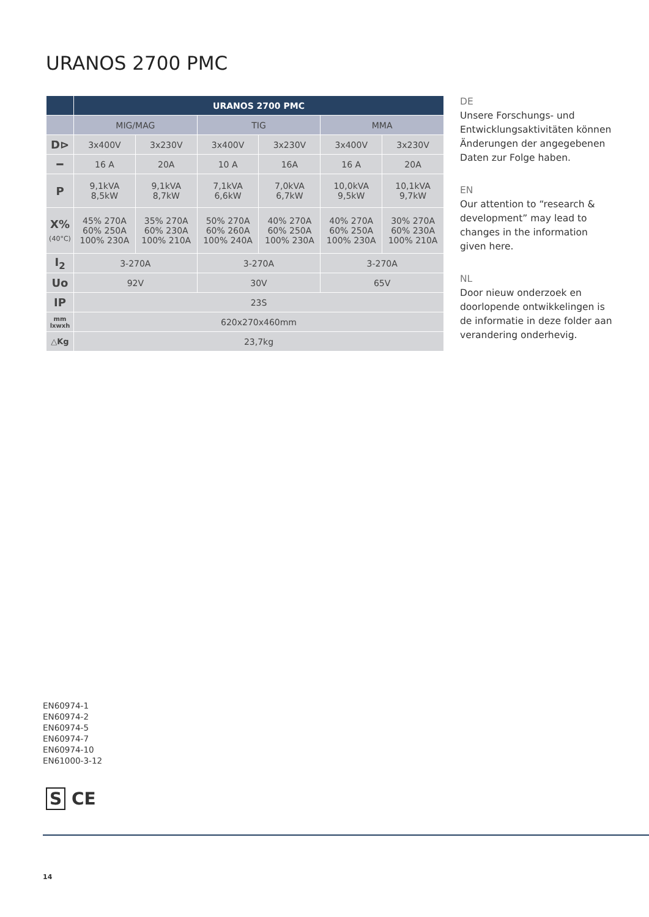URANOS 2700 PMC
| | URANOS 2700 PMC | | | | | |
| --- | --- | --- | --- | --- | --- | --- |
| | MIG/MAG | | TIG | | MMA | |
| D⊳ | 3x400V | 3x230V | 3x400V | 3x230V | 3x400V | 3x230V |
| ━ | 16 A | 20A | 10 A | 16A | 16 A | 20A |
| P | 9,1kVA 8,5kW | 9,1kVA 8,7kW | 7,1kVA 6,6kW | 7,0kVA 6,7kW | 10,0kVA 9,5kW | 10,1kVA 9,7kW |
| X% (40°C) | 45% 270A 60% 250A 100% 230A | 35% 270A 60% 230A 100% 210A | 50% 270A 60% 260A 100% 240A | 40% 270A 60% 250A 100% 230A | 40% 270A 60% 250A 100% 230A | 30% 270A 60% 230A 100% 210A |
| I<sub>2</sub> | 3-270A | | 3-270A | | 3-270A | |
| Uo | 92V | | 30V | | 65V | |
| IP | 23S | | | | | |
| mm lxwxh | 620x270x460mm | | | | | |
| △Kg | 23,7kg | | | | | |
DE
Unsere Forschungs- und Entwicklungsaktivitäten können Änderungen der angegebenen Daten zur Folge haben.
EN
Our attention to “research & development” may lead to changes in the information given here.
NL
Door nieuw onderzoek en doorlopende ontwikkelingen is de informatie in deze folder aan verandering onderhevig.
EN60974-1
EN60974-2
EN60974-5
EN60974-7
EN60974-10
EN61000-3-12
S CE
14